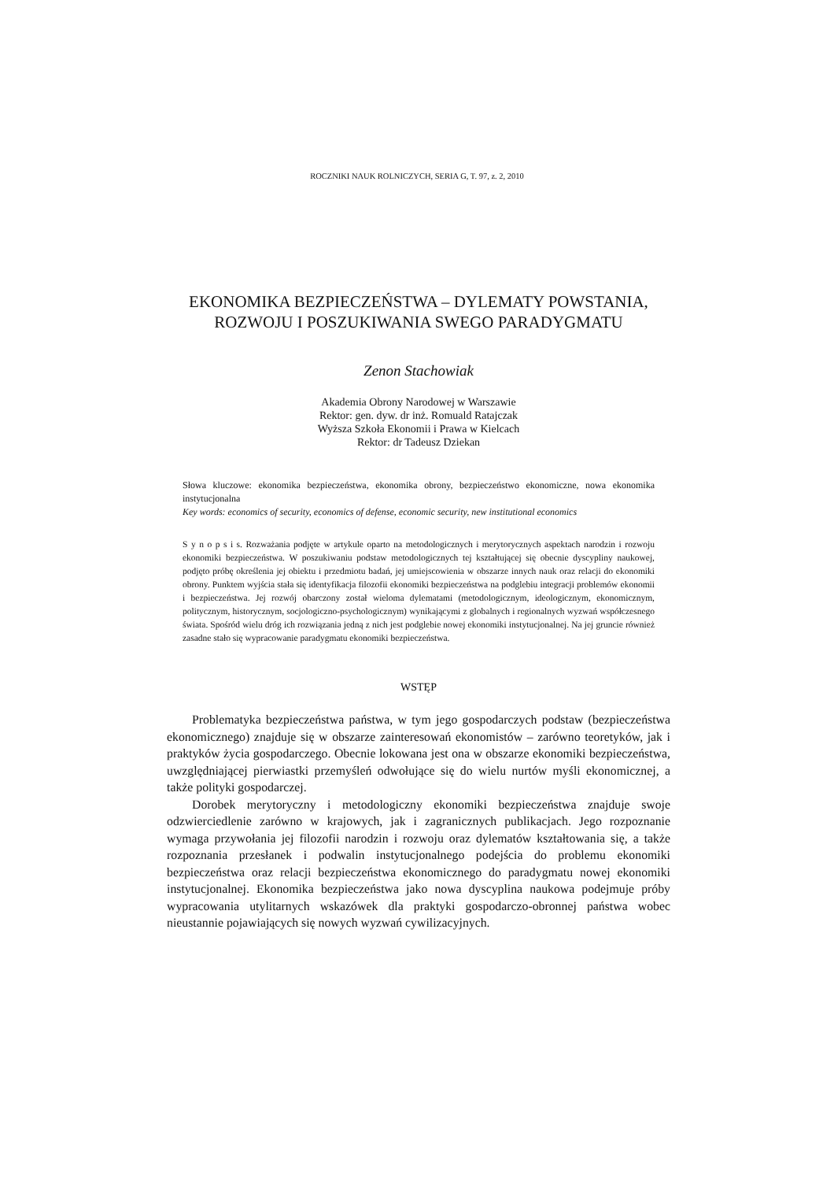ROCZNIKI NAUK ROLNICZYCH, SERIA G, T. 97, z. 2, 2010
EKONOMIKA BEZPIECZEŃSTWA – DYLEMATY POWSTANIA,
ROZWOJU I POSZUKIWANIA SWEGO PARADYGMATU
Zenon Stachowiak
Akademia Obrony Narodowej w Warszawie
Rektor: gen. dyw. dr inż. Romuald Ratajczak
Wyższa Szkoła Ekonomii i Prawa w Kielcach
Rektor: dr Tadeusz Dziekan
Słowa kluczowe: ekonomika bezpieczeństwa, ekonomika obrony, bezpieczeństwo ekonomiczne, nowa ekonomika instytucjonalna
Key words: economics of security, economics of defense, economic security, new institutional economics
S y n o p s i s. Rozważania podjęte w artykule oparto na metodologicznych i merytorycznych aspektach narodzin i rozwoju ekonomiki bezpieczeństwa. W poszukiwaniu podstaw metodologicznych tej kształtującej się obecnie dyscypliny naukowej, podjęto próbę określenia jej obiektu i przedmiotu badań, jej umiejscowienia w obszarze innych nauk oraz relacji do ekonomiki obrony. Punktem wyjścia stała się identyfikacja filozofii ekonomiki bezpieczeństwa na podglebiu integracji problemów ekonomii i bezpieczeństwa. Jej rozwój obarczony został wieloma dylematami (metodologicznym, ideologicznym, ekonomicznym, politycznym, historycznym, socjologiczno-psychologicznym) wynikającymi z globalnych i regionalnych wyzwań współczesnego świata. Spośród wielu dróg ich rozwiązania jedną z nich jest podglebie nowej ekonomiki instytucjonalnej. Na jej gruncie również zasadne stało się wypracowanie paradygmatu ekonomiki bezpieczeństwa.
WSTĘP
Problematyka bezpieczeństwa państwa, w tym jego gospodarczych podstaw (bezpieczeństwa ekonomicznego) znajduje się w obszarze zainteresowań ekonomistów – zarówno teoretyków, jak i praktyków życia gospodarczego. Obecnie lokowana jest ona w obszarze ekonomiki bezpieczeństwa, uwzględniającej pierwiastki przemyśleń odwołujące się do wielu nurtów myśli ekonomicznej, a także polityki gospodarczej.
Dorobek merytoryczny i metodologiczny ekonomiki bezpieczeństwa znajduje swoje odzwierciedlenie zarówno w krajowych, jak i zagranicznych publikacjach. Jego rozpoznanie wymaga przywołania jej filozofii narodzin i rozwoju oraz dylematów kształtowania się, a także rozpoznania przesłanek i podwalin instytucjonalnego podejścia do problemu ekonomiki bezpieczeństwa oraz relacji bezpieczeństwa ekonomicznego do paradygmatu nowej ekonomiki instytucjonalnej. Ekonomika bezpieczeństwa jako nowa dyscyplina naukowa podejmuje próby wypracowania utylitarnych wskazówek dla praktyki gospodarczo-obronnej państwa wobec nieustannie pojawiających się nowych wyzwań cywilizacyjnych.